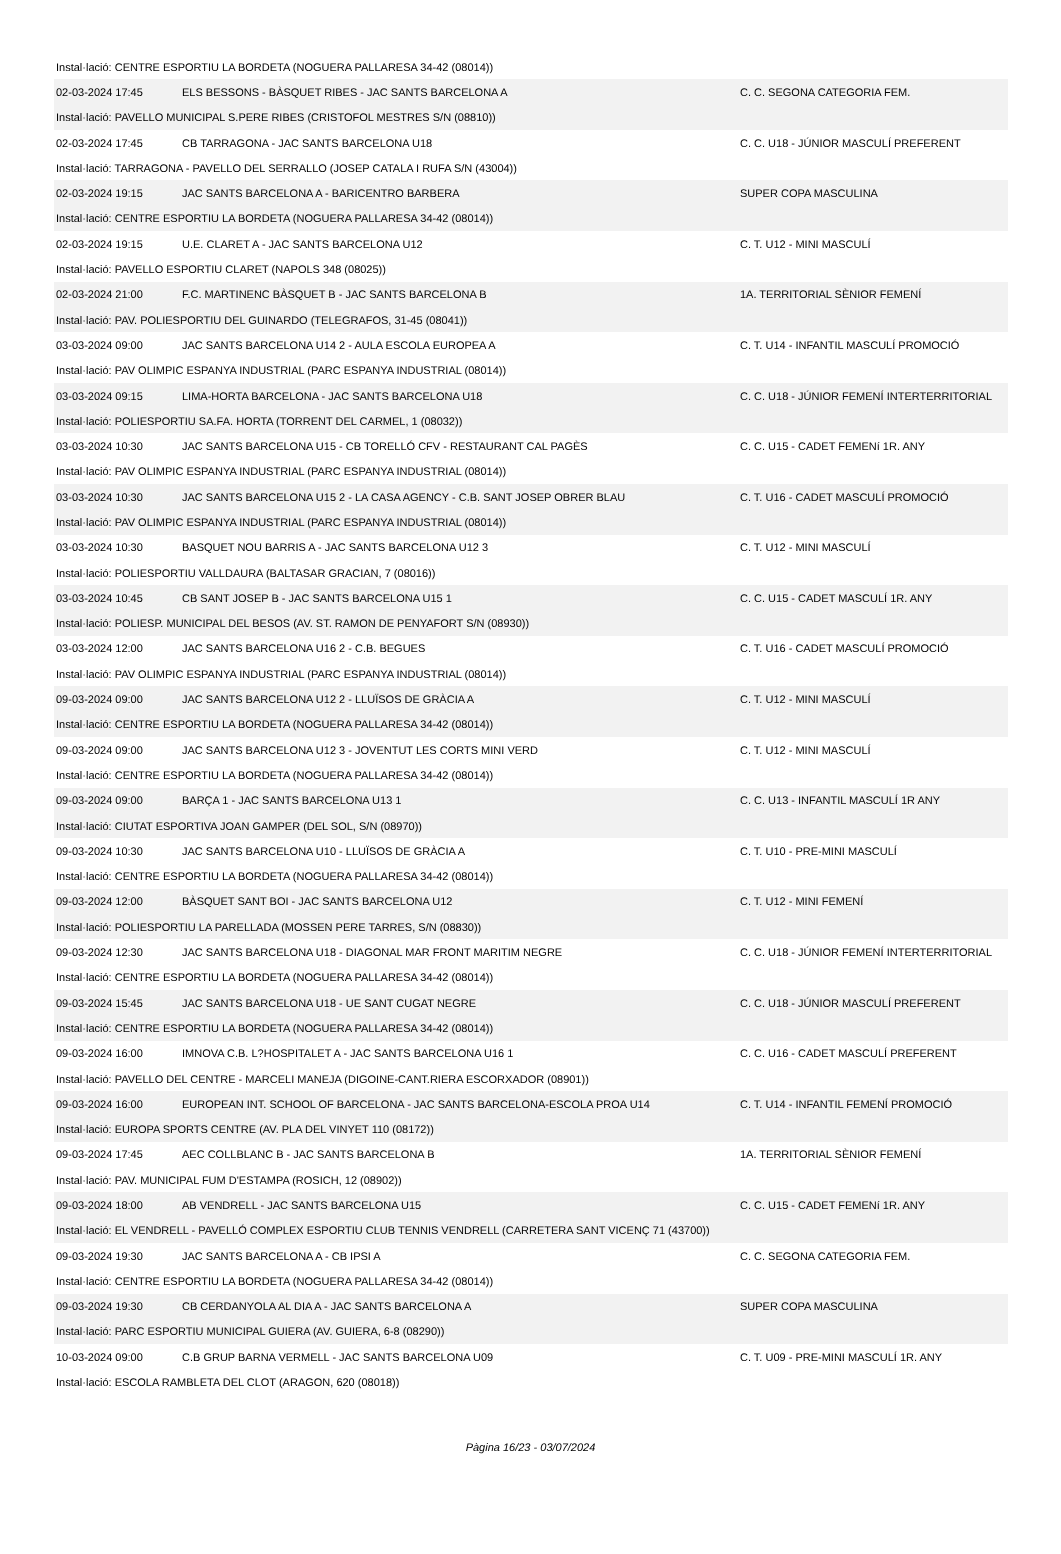| Instal·lació: CENTRE ESPORTIU LA BORDETA (NOGUERA PALLARESA 34-42 (08014)) | | |
| 02-03-2024 17:45 | ELS BESSONS - BÀSQUET RIBES - JAC SANTS BARCELONA A | C. C. SEGONA CATEGORIA FEM. |
| Instal·lació: PAVELLO MUNICIPAL S.PERE RIBES (CRISTOFOL MESTRES S/N (08810)) | | |
| 02-03-2024 17:45 | CB TARRAGONA - JAC SANTS BARCELONA U18 | C. C. U18 - JÚNIOR MASCULÍ PREFERENT |
| Instal·lació: TARRAGONA - PAVELLO DEL SERRALLO (JOSEP CATALA I RUFA S/N (43004)) | | |
| 02-03-2024 19:15 | JAC SANTS BARCELONA A - BARICENTRO BARBERA | SUPER COPA MASCULINA |
| Instal·lació: CENTRE ESPORTIU LA BORDETA (NOGUERA PALLARESA 34-42 (08014)) | | |
| 02-03-2024 19:15 | U.E. CLARET A - JAC SANTS BARCELONA U12 | C. T. U12 - MINI MASCULÍ |
| Instal·lació: PAVELLO ESPORTIU CLARET (NAPOLS 348 (08025)) | | |
| 02-03-2024 21:00 | F.C. MARTINENC BÀSQUET B - JAC SANTS BARCELONA B | 1A. TERRITORIAL SÈNIOR FEMENÍ |
| Instal·lació: PAV. POLIESPORTIU DEL GUINARDO (TELEGRAFOS, 31-45 (08041)) | | |
| 03-03-2024 09:00 | JAC SANTS BARCELONA U14 2 - AULA ESCOLA EUROPEA A | C. T. U14 - INFANTIL MASCULÍ PROMOCIÓ |
| Instal·lació: PAV OLIMPIC ESPANYA INDUSTRIAL (PARC ESPANYA INDUSTRIAL (08014)) | | |
| 03-03-2024 09:15 | LIMA-HORTA BARCELONA - JAC SANTS BARCELONA U18 | C. C. U18 - JÚNIOR FEMENÍ INTERTERRITORIAL |
| Instal·lació: POLIESPORTIU SA.FA. HORTA (TORRENT DEL CARMEL, 1 (08032)) | | |
| 03-03-2024 10:30 | JAC SANTS BARCELONA U15 - CB TORELLÓ CFV - RESTAURANT CAL PAGÈS | C. C. U15 - CADET FEMENí 1R. ANY |
| Instal·lació: PAV OLIMPIC ESPANYA INDUSTRIAL (PARC ESPANYA INDUSTRIAL (08014)) | | |
| 03-03-2024 10:30 | JAC SANTS BARCELONA U15 2 - LA CASA AGENCY - C.B. SANT JOSEP OBRER BLAU | C. T. U16 - CADET MASCULÍ PROMOCIÓ |
| Instal·lació: PAV OLIMPIC ESPANYA INDUSTRIAL (PARC ESPANYA INDUSTRIAL (08014)) | | |
| 03-03-2024 10:30 | BASQUET NOU BARRIS A - JAC SANTS BARCELONA U12 3 | C. T. U12 - MINI MASCULÍ |
| Instal·lació: POLIESPORTIU VALLDAURA (BALTASAR GRACIAN, 7 (08016)) | | |
| 03-03-2024 10:45 | CB SANT JOSEP B - JAC SANTS BARCELONA U15 1 | C. C. U15 - CADET MASCULÍ 1R. ANY |
| Instal·lació: POLIESP. MUNICIPAL DEL BESOS (AV. ST. RAMON DE PENYAFORT S/N (08930)) | | |
| 03-03-2024 12:00 | JAC SANTS BARCELONA U16 2 - C.B. BEGUES | C. T. U16 - CADET MASCULÍ PROMOCIÓ |
| Instal·lació: PAV OLIMPIC ESPANYA INDUSTRIAL (PARC ESPANYA INDUSTRIAL (08014)) | | |
| 09-03-2024 09:00 | JAC SANTS BARCELONA U12 2 - LLUÏSOS DE GRÀCIA A | C. T. U12 - MINI MASCULÍ |
| Instal·lació: CENTRE ESPORTIU LA BORDETA (NOGUERA PALLARESA 34-42 (08014)) | | |
| 09-03-2024 09:00 | JAC SANTS BARCELONA U12 3 - JOVENTUT LES CORTS MINI VERD | C. T. U12 - MINI MASCULÍ |
| Instal·lació: CENTRE ESPORTIU LA BORDETA (NOGUERA PALLARESA 34-42 (08014)) | | |
| 09-03-2024 09:00 | BARÇA 1 - JAC SANTS BARCELONA U13 1 | C. C. U13 - INFANTIL MASCULÍ 1R ANY |
| Instal·lació: CIUTAT ESPORTIVA JOAN GAMPER (DEL SOL, S/N (08970)) | | |
| 09-03-2024 10:30 | JAC SANTS BARCELONA U10 - LLUÏSOS DE GRÀCIA A | C. T. U10 - PRE-MINI MASCULÍ |
| Instal·lació: CENTRE ESPORTIU LA BORDETA (NOGUERA PALLARESA 34-42 (08014)) | | |
| 09-03-2024 12:00 | BÀSQUET SANT BOI - JAC SANTS BARCELONA U12 | C. T. U12 - MINI FEMENÍ |
| Instal·lació: POLIESPORTIU LA PARELLADA (MOSSEN PERE TARRES, S/N (08830)) | | |
| 09-03-2024 12:30 | JAC SANTS BARCELONA U18 - DIAGONAL MAR FRONT MARITIM NEGRE | C. C. U18 - JÚNIOR FEMENÍ INTERTERRITORIAL |
| Instal·lació: CENTRE ESPORTIU LA BORDETA (NOGUERA PALLARESA 34-42 (08014)) | | |
| 09-03-2024 15:45 | JAC SANTS BARCELONA U18 - UE SANT CUGAT NEGRE | C. C. U18 - JÚNIOR MASCULÍ PREFERENT |
| Instal·lació: CENTRE ESPORTIU LA BORDETA (NOGUERA PALLARESA 34-42 (08014)) | | |
| 09-03-2024 16:00 | IMNOVA C.B. L?HOSPITALET A - JAC SANTS BARCELONA U16 1 | C. C. U16 - CADET MASCULÍ PREFERENT |
| Instal·lació: PAVELLO DEL CENTRE - MARCELI MANEJA (DIGOINE-CANT.RIERA ESCORXADOR (08901)) | | |
| 09-03-2024 16:00 | EUROPEAN INT. SCHOOL OF BARCELONA - JAC SANTS BARCELONA-ESCOLA PROA U14 | C. T. U14 - INFANTIL FEMENÍ PROMOCIÓ |
| Instal·lació: EUROPA SPORTS CENTRE (AV. PLA DEL VINYET 110 (08172)) | | |
| 09-03-2024 17:45 | AEC COLLBLANC B - JAC SANTS BARCELONA B | 1A. TERRITORIAL SÈNIOR FEMENÍ |
| Instal·lació: PAV. MUNICIPAL FUM D'ESTAMPA (ROSICH, 12 (08902)) | | |
| 09-03-2024 18:00 | AB VENDRELL - JAC SANTS BARCELONA U15 | C. C. U15 - CADET FEMENí 1R. ANY |
| Instal·lació: EL VENDRELL - PAVELLÓ COMPLEX ESPORTIU CLUB TENNIS VENDRELL (CARRETERA SANT VICENÇ 71 (43700)) | | |
| 09-03-2024 19:30 | JAC SANTS BARCELONA A - CB IPSI A | C. C. SEGONA CATEGORIA FEM. |
| Instal·lació: CENTRE ESPORTIU LA BORDETA (NOGUERA PALLARESA 34-42 (08014)) | | |
| 09-03-2024 19:30 | CB CERDANYOLA AL DIA A - JAC SANTS BARCELONA A | SUPER COPA MASCULINA |
| Instal·lació: PARC ESPORTIU MUNICIPAL GUIERA (AV. GUIERA, 6-8 (08290)) | | |
| 10-03-2024 09:00 | C.B GRUP BARNA VERMELL - JAC SANTS BARCELONA U09 | C. T. U09 - PRE-MINI MASCULÍ 1R. ANY |
| Instal·lació: ESCOLA RAMBLETA DEL CLOT (ARAGON, 620 (08018)) | | |
Pàgina 16/23 - 03/07/2024